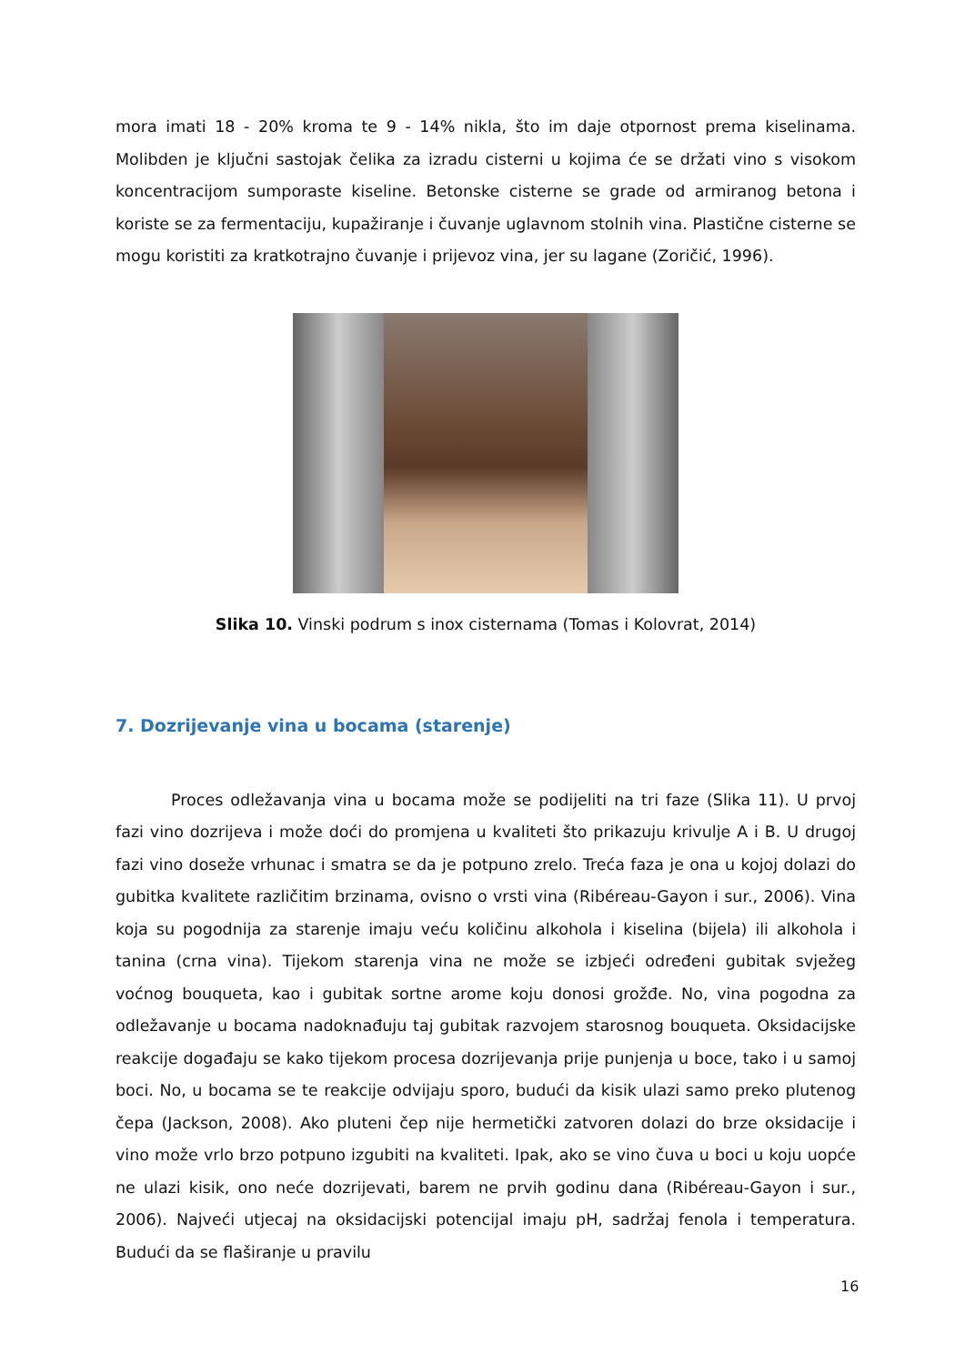mora imati 18 - 20% kroma te 9 - 14% nikla, što im daje otpornost prema kiselinama. Molibden je ključni sastojak čelika za izradu cisterni u kojima će se držati vino s visokom koncentracijom sumporaste kiseline. Betonske cisterne se grade od armiranog betona i koriste se za fermentaciju, kupažiranje i čuvanje uglavnom stolnih vina. Plastične cisterne se mogu koristiti za kratkotrajno čuvanje i prijevoz vina, jer su lagane (Zoričić, 1996).
Slika 10. Vinski podrum s inox cisternama (Tomas i Kolovrat, 2014)
7. Dozrijevanje vina u bocama (starenje)
Proces odležavanja vina u bocama može se podijeliti na tri faze (Slika 11). U prvoj fazi vino dozrijeva i može doći do promjena u kvaliteti što prikazuju krivulje A i B. U drugoj fazi vino doseže vrhunac i smatra se da je potpuno zrelo. Treća faza je ona u kojoj dolazi do gubitka kvalitete različitim brzinama, ovisno o vrsti vina (Ribéreau-Gayon i sur., 2006). Vina koja su pogodnija za starenje imaju veću količinu alkohola i kiselina (bijela) ili alkohola i tanina (crna vina). Tijekom starenja vina ne može se izbjeći određeni gubitak svježeg voćnog bouqueta, kao i gubitak sortne arome koju donosi grožđe. No, vina pogodna za odležavanje u bocama nadoknađuju taj gubitak razvojem starosnog bouqueta. Oksidacijske reakcije događaju se kako tijekom procesa dozrijevanja prije punjenja u boce, tako i u samoj boci. No, u bocama se te reakcije odvijaju sporo, budući da kisik ulazi samo preko plutenog čepa (Jackson, 2008). Ako pluteni čep nije hermetički zatvoren dolazi do brze oksidacije i vino može vrlo brzo potpuno izgubiti na kvaliteti. Ipak, ako se vino čuva u boci u koju uopće ne ulazi kisik, ono neće dozrijevati, barem ne prvih godinu dana (Ribéreau-Gayon i sur., 2006). Najveći utjecaj na oksidacijski potencijal imaju pH, sadržaj fenola i temperatura. Budući da se flaširanje u pravilu
16